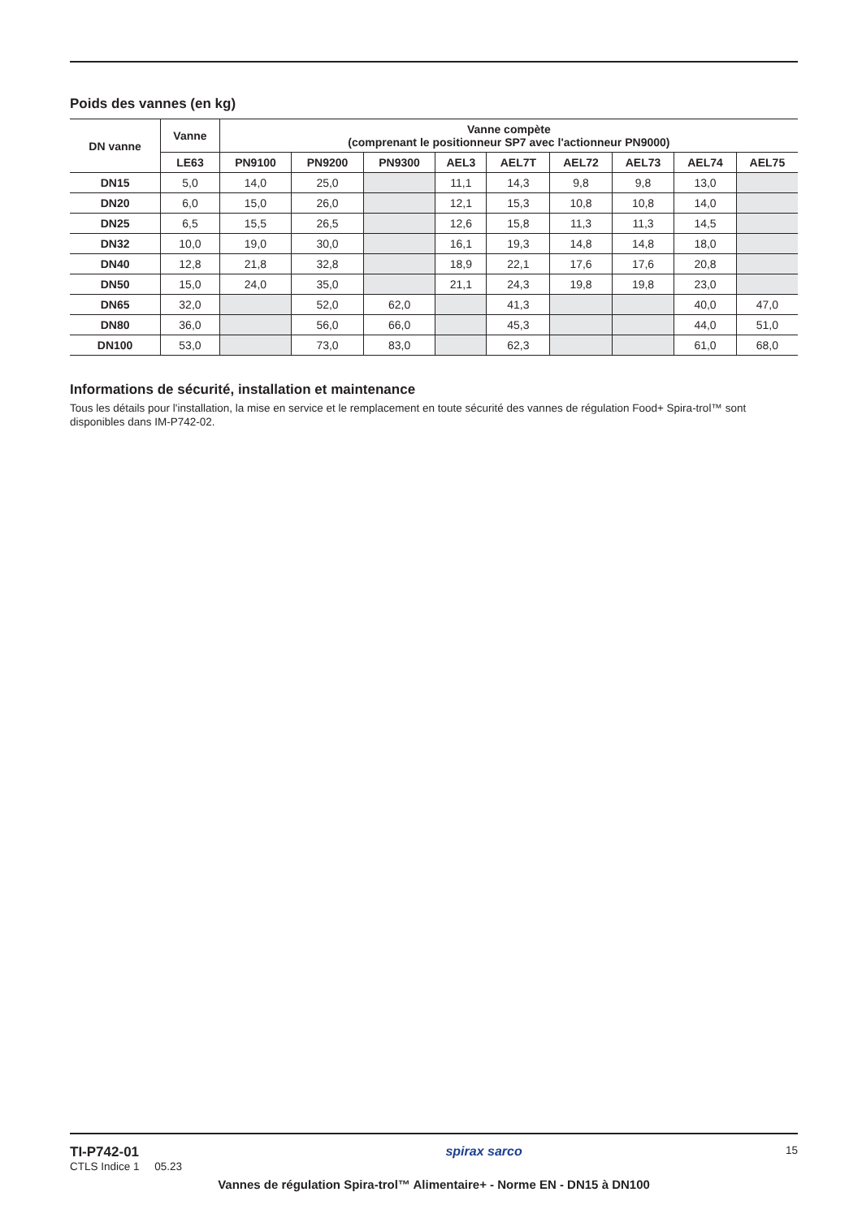Poids des vannes (en kg)
| DN vanne | Vanne | Vanne compète (comprenant le positionneur SP7 avec l'actionneur PN9000) | | | | | | | | |
| --- | --- | --- | --- | --- | --- | --- | --- | --- | --- | --- |
| | LE63 | PN9100 | PN9200 | PN9300 | AEL3 | AEL7T | AEL72 | AEL73 | AEL74 | AEL75 |
| DN15 | 5,0 | 14,0 | 25,0 | | 11,1 | 14,3 | 9,8 | 9,8 | 13,0 | |
| DN20 | 6,0 | 15,0 | 26,0 | | 12,1 | 15,3 | 10,8 | 10,8 | 14,0 | |
| DN25 | 6,5 | 15,5 | 26,5 | | 12,6 | 15,8 | 11,3 | 11,3 | 14,5 | |
| DN32 | 10,0 | 19,0 | 30,0 | | 16,1 | 19,3 | 14,8 | 14,8 | 18,0 | |
| DN40 | 12,8 | 21,8 | 32,8 | | 18,9 | 22,1 | 17,6 | 17,6 | 20,8 | |
| DN50 | 15,0 | 24,0 | 35,0 | | 21,1 | 24,3 | 19,8 | 19,8 | 23,0 | |
| DN65 | 32,0 | | 52,0 | 62,0 | | 41,3 | | | 40,0 | 47,0 |
| DN80 | 36,0 | | 56,0 | 66,0 | | 45,3 | | | 44,0 | 51,0 |
| DN100 | 53,0 | | 73,0 | 83,0 | | 62,3 | | | 61,0 | 68,0 |
Informations de sécurité, installation et maintenance
Tous les détails pour l'installation, la mise en service et le remplacement en toute sécurité des vannes de régulation Food+ Spira-trol™ sont disponibles dans IM-P742-02.
TI-P742-01
CTLS Indice 1 05.23
spirax sarco
15
Vannes de régulation Spira-trol™ Alimentaire+ - Norme EN - DN15 à DN100